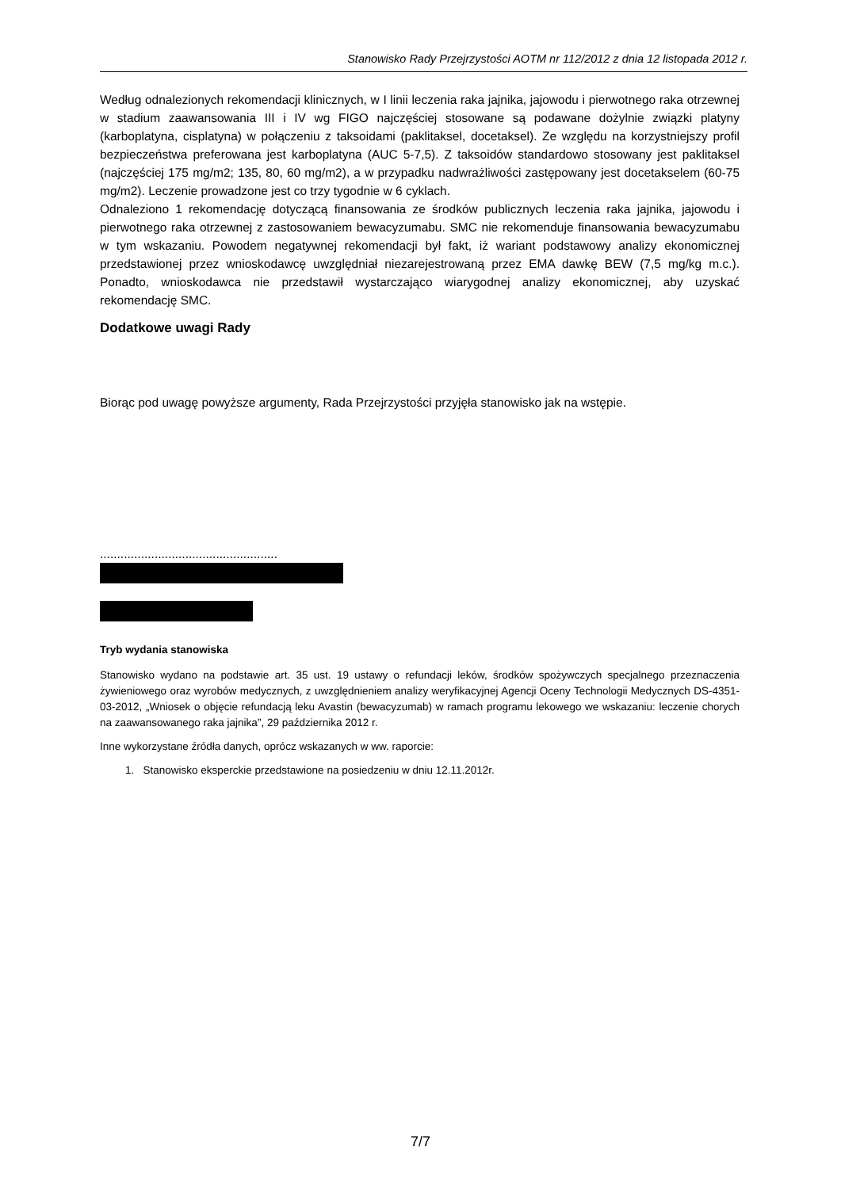Stanowisko Rady Przejrzystości AOTM nr 112/2012 z dnia 12 listopada 2012 r.
Według odnalezionych rekomendacji klinicznych, w I linii leczenia raka jajnika, jajowodu i pierwotnego raka otrzewnej w stadium zaawansowania III i IV wg FIGO najczęściej stosowane są podawane dożylnie związki platyny (karboplatyna, cisplatyna) w połączeniu z taksoidami (paklitaksel, docetaksel). Ze względu na korzystniejszy profil bezpieczeństwa preferowana jest karboplatyna (AUC 5-7,5). Z taksoidów standardowo stosowany jest paklitaksel (najczęściej 175 mg/m2; 135, 80, 60 mg/m2), a w przypadku nadwrażliwości zastępowany jest docetakselem (60-75 mg/m2). Leczenie prowadzone jest co trzy tygodnie w 6 cyklach.
Odnaleziono 1 rekomendację dotyczącą finansowania ze środków publicznych leczenia raka jajnika, jajowodu i pierwotnego raka otrzewnej z zastosowaniem bewacyzumabu. SMC nie rekomenduje finansowania bewacyzumabu w tym wskazaniu. Powodem negatywnej rekomendacji był fakt, iż wariant podstawowy analizy ekonomicznej przedstawionej przez wnioskodawcę uwzględniał niezarejestrowaną przez EMA dawkę BEW (7,5 mg/kg m.c.). Ponadto, wnioskodawca nie przedstawił wystarczająco wiarygodnej analizy ekonomicznej, aby uzyskać rekomendację SMC.
Dodatkowe uwagi Rady
Biorąc pod uwagę powyższe argumenty, Rada Przejrzystości przyjęła stanowisko jak na wstępie.
....................................................
Tryb wydania stanowiska
Stanowisko wydano na podstawie art. 35 ust. 19 ustawy o refundacji leków, środków spożywczych specjalnego przeznaczenia żywieniowego oraz wyrobów medycznych, z uwzględnieniem analizy weryfikacyjnej Agencji Oceny Technologii Medycznych DS-4351-03-2012, „Wniosek o objęcie refundacją leku Avastin (bewacyzumab) w ramach programu lekowego we wskazaniu: leczenie chorych na zaawansowanego raka jajnika”, 29 października 2012 r.
Inne wykorzystane źródła danych, oprócz wskazanych w ww. raporcie:
1. Stanowisko eksperckie przedstawione na posiedzeniu w dniu 12.11.2012r.
7/7